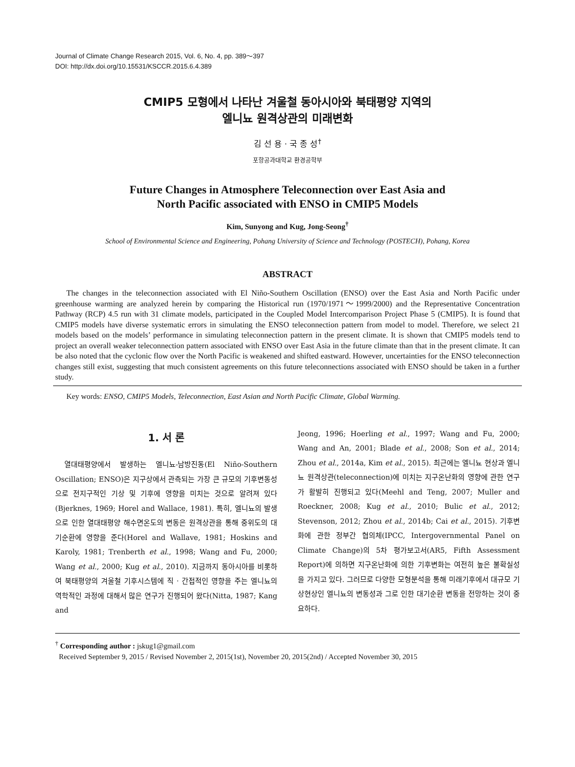Journal of Climate Change Research 2015, Vol. 6, No. 4, pp. 389～397
DOI: http://dx.doi.org/10.15531/KSCCR.2015.6.4.389
CMIP5 모형에서 나타난 겨울철 동아시아와 북태평양 지역의
엘니뇨 원격상관의 미래변화
김 선 용 · 국 종 성<sup>†</sup>
포항공과대학교 환경공학부
Future Changes in Atmosphere Teleconnection over East Asia and
North Pacific associated with ENSO in CMIP5 Models
Kim, Sunyong and Kug, Jong-Seong<sup>†</sup>
School of Environmental Science and Engineering, Pohang University of Science and Technology (POSTECH), Pohang, Korea
ABSTRACT
The changes in the teleconnection associated with El Niño-Southern Oscillation (ENSO) over the East Asia and North Pacific under greenhouse warming are analyzed herein by comparing the Historical run (1970/1971～1999/2000) and the Representative Concentration Pathway (RCP) 4.5 run with 31 climate models, participated in the Coupled Model Intercomparison Project Phase 5 (CMIP5). It is found that CMIP5 models have diverse systematic errors in simulating the ENSO teleconnection pattern from model to model. Therefore, we select 21 models based on the models’ performance in simulating teleconnection pattern in the present climate. It is shown that CMIP5 models tend to project an overall weaker teleconnection pattern associated with ENSO over East Asia in the future climate than that in the present climate. It can be also noted that the cyclonic flow over the North Pacific is weakened and shifted eastward. However, uncertainties for the ENSO teleconnection changes still exist, suggesting that much consistent agreements on this future teleconnections associated with ENSO should be taken in a further study.
Key words: ENSO, CMIP5 Models, Teleconnection, East Asian and North Pacific Climate, Global Warming.
1. 서 론
열대태평양에서 발생하는 엘니뇨-남방진동(El Niño-Southern Oscillation; ENSO)은 지구상에서 관측되는 가장 큰 규모의 기후변동성으로 전지구적인 기상 및 기후에 영향을 미치는 것으로 알려져 있다(Bjerknes, 1969; Horel and Wallace, 1981). 특히, 엘니뇨의 발생으로 인한 열대태평양 해수면온도의 변동은 원격상관을 통해 중위도의 대기순환에 영향을 준다(Horel and Wallave, 1981; Hoskins and Karoly, 1981; Trenberth et al., 1998; Wang and Fu, 2000; Wang et al., 2000; Kug et al., 2010). 지금까지 동아시아를 비롯하여 북태평양의 겨울철 기후시스템에 직 · 간접적인 영향을 주는 엘니뇨의 역학적인 과정에 대해서 많은 연구가 진행되어 왔다(Nitta, 1987; Kang and
Jeong, 1996; Hoerling et al., 1997; Wang and Fu, 2000; Wang and An, 2001; Blade et al., 2008; Son et al., 2014; Zhou et al., 2014a, Kim et al., 2015). 최근에는 엘니뇨 현상과 엘니뇨 원격상관(teleconnection)에 미치는 지구온난화의 영향에 관한 연구가 활발히 진행되고 있다(Meehl and Teng, 2007; Muller and Roeckner, 2008; Kug et al., 2010; Bulic et al., 2012; Stevenson, 2012; Zhou et al., 2014b; Cai et al., 2015). 기후변화에 관한 정부간 협의체(IPCC, Intergovernmental Panel on Climate Change)의 5차 평가보고서(AR5, Fifth Assessment Report)에 의하면 지구온난화에 의한 기후변화는 여전히 높은 불확실성을 가지고 있다. 그러므로 다양한 모형분석을 통해 미래기후에서 대규모 기상현상인 엘니뇨의 변동성과 그로 인한 대기순환 변동을 전망하는 것이 중요하다.
<sup>†</sup> Corresponding author : jskug1@gmail.com
Received September 9, 2015 / Revised November 2, 2015(1st), November 20, 2015(2nd) / Accepted November 30, 2015